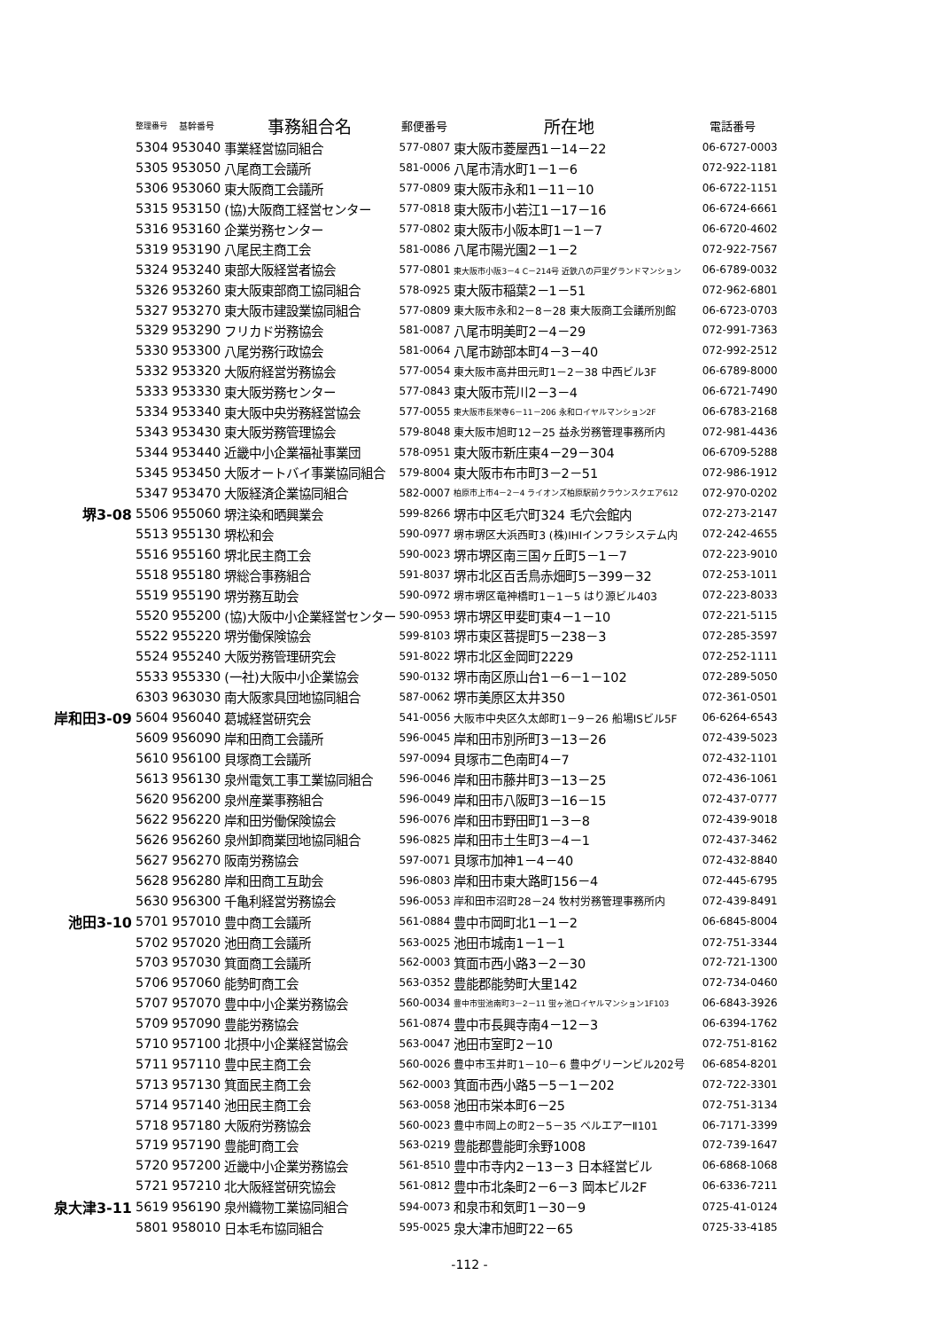| | 整理番号 | 基幹番号 | 事務組合名 | 郵便番号 | 所在地 | 電話番号 |
| --- | --- | --- | --- | --- | --- | --- |
| | 5304 | 953040 | 事業経営協同組合 | 577-0807 | 東大阪市菱屋西1－14－22 | 06-6727-0003 |
| | 5305 | 953050 | 八尾商工会議所 | 581-0006 | 八尾市清水町1－1－6 | 072-922-1181 |
| | 5306 | 953060 | 東大阪商工会議所 | 577-0809 | 東大阪市永和1－11－10 | 06-6722-1151 |
| | 5315 | 953150 | (協)大阪商工経営センター | 577-0818 | 東大阪市小若江1－17－16 | 06-6724-6661 |
| | 5316 | 953160 | 企業労務センター | 577-0802 | 東大阪市小阪本町1－1－7 | 06-6720-4602 |
| | 5319 | 953190 | 八尾民主商工会 | 581-0086 | 八尾市陽光園2－1－2 | 072-922-7567 |
| | 5324 | 953240 | 東部大阪経営者協会 | 577-0801 | 東大阪市小阪3－4 C－214号 近鉄八の戸里グランドマンション | 06-6789-0032 |
| | 5326 | 953260 | 東大阪東部商工協同組合 | 578-0925 | 東大阪市稲葉2－1－51 | 072-962-6801 |
| | 5327 | 953270 | 東大阪市建設業協同組合 | 577-0809 | 東大阪市永和2－8－28 東大阪商工会議所別館 | 06-6723-0703 |
| | 5329 | 953290 | フリカド労務協会 | 581-0087 | 八尾市明美町2－4－29 | 072-991-7363 |
| | 5330 | 953300 | 八尾労務行政協会 | 581-0064 | 八尾市跡部本町4－3－40 | 072-992-2512 |
| | 5332 | 953320 | 大阪府経営労務協会 | 577-0054 | 東大阪市高井田元町1－2－38 中西ビル3F | 06-6789-8000 |
| | 5333 | 953330 | 東大阪労務センター | 577-0843 | 東大阪市荒川2－3－4 | 06-6721-7490 |
| | 5334 | 953340 | 東大阪中央労務経営協会 | 577-0055 | 東大阪市長栄寺6－11－206 永和ロイヤルマンション2F | 06-6783-2168 |
| | 5343 | 953430 | 東大阪労務管理協会 | 579-8048 | 東大阪市旭町12－25 益永労務管理事務所内 | 072-981-4436 |
| | 5344 | 953440 | 近畿中小企業福祉事業団 | 578-0951 | 東大阪市新庄東4－29－304 | 06-6709-5288 |
| | 5345 | 953450 | 大阪オートバイ事業協同組合 | 579-8004 | 東大阪市布市町3－2－51 | 072-986-1912 |
| | 5347 | 953470 | 大阪経済企業協同組合 | 582-0007 | 柏原市上市4－2－4 ライオンズ柏原駅前クラウンスクエア612 | 072-970-0202 |
| 堺3-08 | 5506 | 955060 | 堺注染和晒興業会 | 599-8266 | 堺市中区毛穴町324 毛穴会館内 | 072-273-2147 |
| | 5513 | 955130 | 堺松和会 | 590-0977 | 堺市堺区大浜西町3 (株)IHIインフラシステム内 | 072-242-4655 |
| | 5516 | 955160 | 堺北民主商工会 | 590-0023 | 堺市堺区南三国ヶ丘町5－1－7 | 072-223-9010 |
| | 5518 | 955180 | 堺総合事務組合 | 591-8037 | 堺市北区百舌鳥赤畑町5－399－32 | 072-253-1011 |
| | 5519 | 955190 | 堺労務互助会 | 590-0972 | 堺市堺区竜神橋町1－1－5 はり源ビル403 | 072-223-8033 |
| | 5520 | 955200 | (協)大阪中小企業経営センター | 590-0953 | 堺市堺区甲斐町東4－1－10 | 072-221-5115 |
| | 5522 | 955220 | 堺労働保険協会 | 599-8103 | 堺市東区菩提町5－238－3 | 072-285-3597 |
| | 5524 | 955240 | 大阪労務管理研究会 | 591-8022 | 堺市北区金岡町2229 | 072-252-1111 |
| | 5533 | 955330 | (一社)大阪中小企業協会 | 590-0132 | 堺市南区原山台1－6－1－102 | 072-289-5050 |
| | 6303 | 963030 | 南大阪家具団地協同組合 | 587-0062 | 堺市美原区太井350 | 072-361-0501 |
| 岸和田3-09 | 5604 | 956040 | 葛城経営研究会 | 541-0056 | 大阪市中央区久太郎町1－9－26 船場ISビル5F | 06-6264-6543 |
| | 5609 | 956090 | 岸和田商工会議所 | 596-0045 | 岸和田市別所町3－13－26 | 072-439-5023 |
| | 5610 | 956100 | 貝塚商工会議所 | 597-0094 | 貝塚市二色南町4－7 | 072-432-1101 |
| | 5613 | 956130 | 泉州電気工事工業協同組合 | 596-0046 | 岸和田市藤井町3－13－25 | 072-436-1061 |
| | 5620 | 956200 | 泉州産業事務組合 | 596-0049 | 岸和田市八阪町3－16－15 | 072-437-0777 |
| | 5622 | 956220 | 岸和田労働保険協会 | 596-0076 | 岸和田市野田町1－3－8 | 072-439-9018 |
| | 5626 | 956260 | 泉州卸商業団地協同組合 | 596-0825 | 岸和田市土生町3－4－1 | 072-437-3462 |
| | 5627 | 956270 | 阪南労務協会 | 597-0071 | 貝塚市加神1－4－40 | 072-432-8840 |
| | 5628 | 956280 | 岸和田商工互助会 | 596-0803 | 岸和田市東大路町156－4 | 072-445-6795 |
| | 5630 | 956300 | 千亀利経営労務協会 | 596-0053 | 岸和田市沼町28－24 牧村労務管理事務所内 | 072-439-8491 |
| 池田3-10 | 5701 | 957010 | 豊中商工会議所 | 561-0884 | 豊中市岡町北1－1－2 | 06-6845-8004 |
| | 5702 | 957020 | 池田商工会議所 | 563-0025 | 池田市城南1－1－1 | 072-751-3344 |
| | 5703 | 957030 | 箕面商工会議所 | 562-0003 | 箕面市西小路3－2－30 | 072-721-1300 |
| | 5706 | 957060 | 能勢町商工会 | 563-0352 | 豊能郡能勢町大里142 | 072-734-0460 |
| | 5707 | 957070 | 豊中中小企業労務協会 | 560-0034 | 豊中市蛍池南町3－2－11 蛍ヶ池ロイヤルマンション1F103 | 06-6843-3926 |
| | 5709 | 957090 | 豊能労務協会 | 561-0874 | 豊中市長興寺南4－12－3 | 06-6394-1762 |
| | 5710 | 957100 | 北摂中小企業経営協会 | 563-0047 | 池田市室町2－10 | 072-751-8162 |
| | 5711 | 957110 | 豊中民主商工会 | 560-0026 | 豊中市玉井町1－10－6 豊中グリーンビル202号 | 06-6854-8201 |
| | 5713 | 957130 | 箕面民主商工会 | 562-0003 | 箕面市西小路5－5－1－202 | 072-722-3301 |
| | 5714 | 957140 | 池田民主商工会 | 563-0058 | 池田市栄本町6－25 | 072-751-3134 |
| | 5718 | 957180 | 大阪府労務協会 | 560-0023 | 豊中市岡上の町2－5－35 ベルエアーⅡ101 | 06-7171-3399 |
| | 5719 | 957190 | 豊能町商工会 | 563-0219 | 豊能郡豊能町余野1008 | 072-739-1647 |
| | 5720 | 957200 | 近畿中小企業労務協会 | 561-8510 | 豊中市寺内2－13－3 日本経営ビル | 06-6868-1068 |
| | 5721 | 957210 | 北大阪経営研究協会 | 561-0812 | 豊中市北条町2－6－3 岡本ビル2F | 06-6336-7211 |
| 泉大津3-11 | 5619 | 956190 | 泉州織物工業協同組合 | 594-0073 | 和泉市和気町1－30－9 | 0725-41-0124 |
| | 5801 | 958010 | 日本毛布協同組合 | 595-0025 | 泉大津市旭町22－65 | 0725-33-4185 |
-112 -